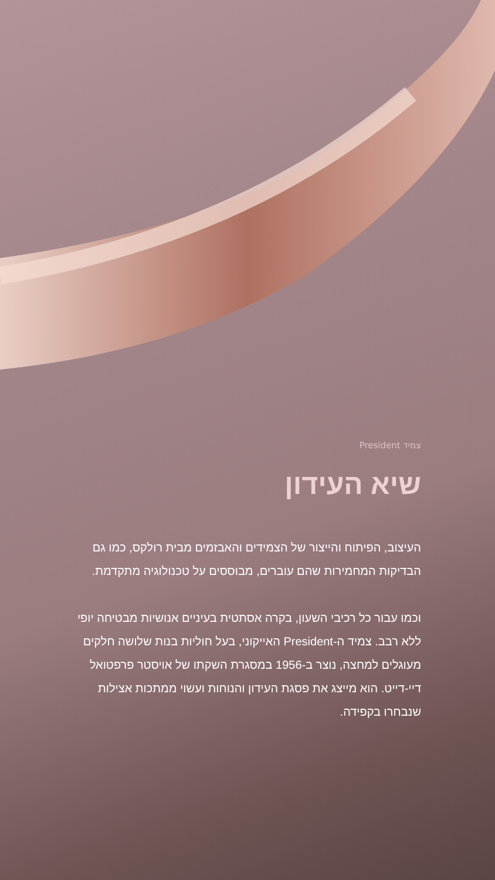צמיד President
שיא העידון
העיצוב, הפיתוח והייצור של הצמידים והאבזמים מבית רולקס, כמו גם הבדיקות המחמירות שהם עוברים, מבוססים על טכנולוגיה מתקדמת.
וכמו עבור כל רכיבי השעון, בקרה אסתטית בעיניים אנושיות מבטיחה יופי ללא רבב. צמיד ה-President האייקוני, בעל חוליות בנות שלושה חלקים מעוגלים למחצה, נוצר ב-1956 במסגרת השקתו של אויסטר פרפטואל דיי-דייט. הוא מייצג את פסגת העידון והנוחות ועשוי ממתכות אצילות שנבחרו בקפידה.